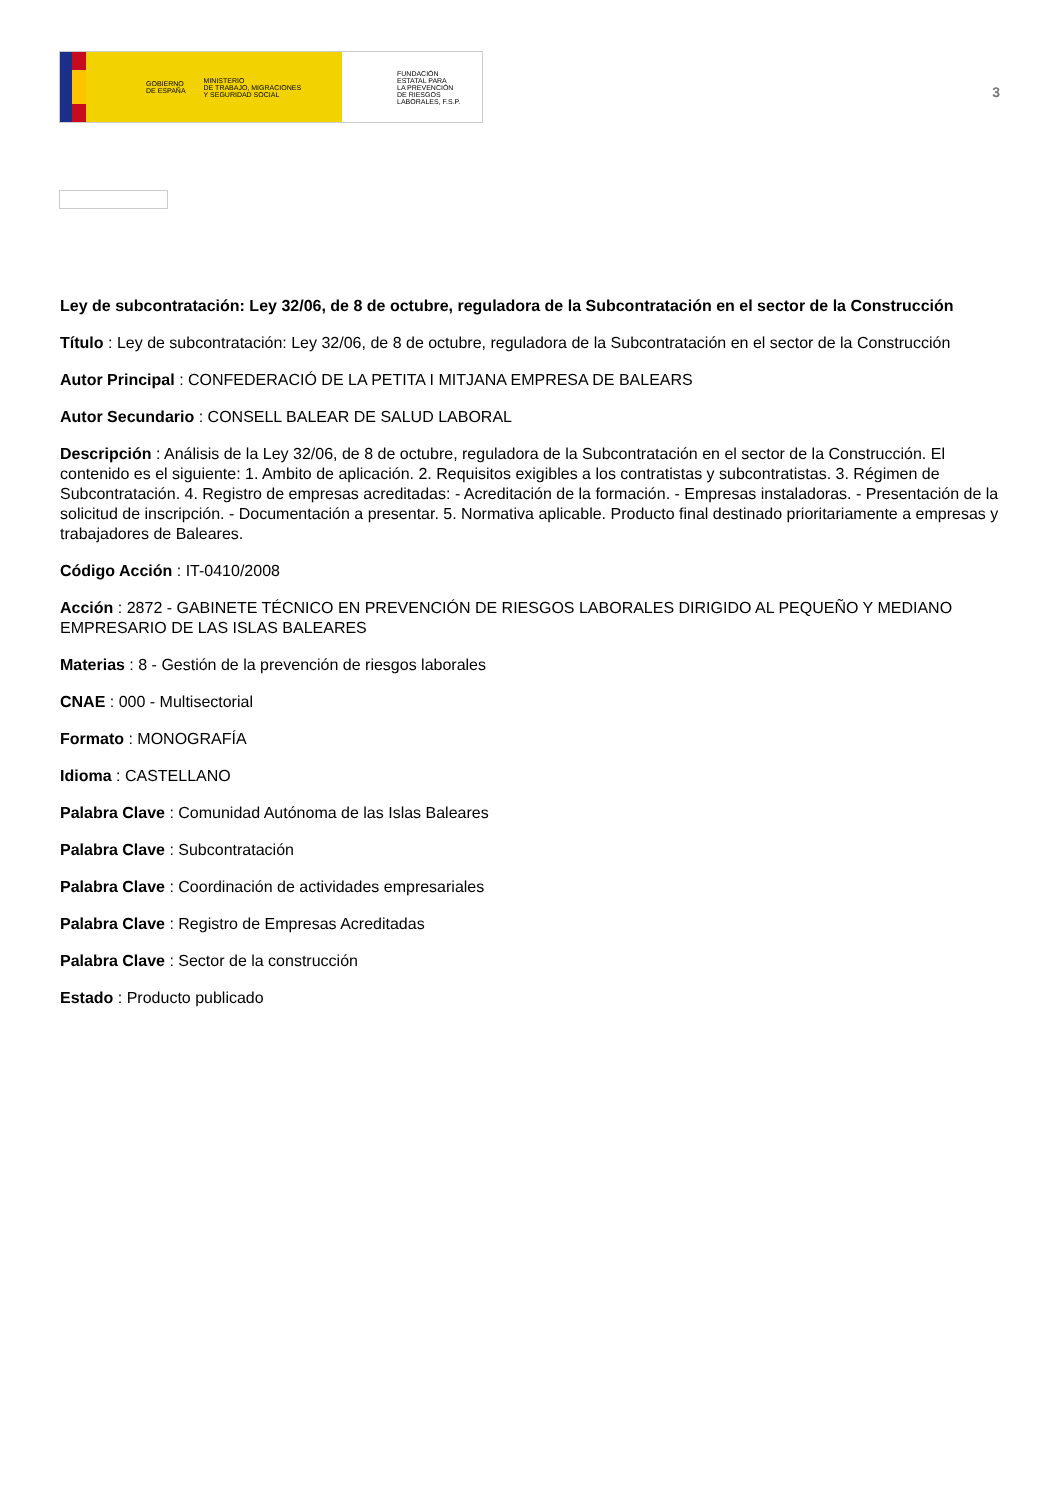GOBIERNO
DE ESPAÑA MINISTERIO
DE TRABAJO, MIGRACIONES
Y SEGURIDAD SOCIAL
FUNDACIÓN
ESTATAL PARA
LA PREVENCIÓN
DE RIESGOS
LABORALES, F.S.P.
3
Ley de subcontratación: Ley 32/06, de 8 de octubre, reguladora de la Subcontratación en el sector de la Construcción
Título : Ley de subcontratación: Ley 32/06, de 8 de octubre, reguladora de la Subcontratación en el sector de la Construcción
Autor Principal : CONFEDERACIÓ DE LA PETITA I MITJANA EMPRESA DE BALEARS
Autor Secundario : CONSELL BALEAR DE SALUD LABORAL
Descripción : Análisis de la Ley 32/06, de 8 de octubre, reguladora de la Subcontratación en el sector de la Construcción. El contenido es el siguiente: 1. Ambito de aplicación. 2. Requisitos exigibles a los contratistas y subcontratistas. 3. Régimen de Subcontratación. 4. Registro de empresas acreditadas: - Acreditación de la formación. - Empresas instaladoras. - Presentación de la solicitud de inscripción. - Documentación a presentar. 5. Normativa aplicable. Producto final destinado prioritariamente a empresas y trabajadores de Baleares.
Código Acción : IT-0410/2008
Acción : 2872 - GABINETE TÉCNICO EN PREVENCIÓN DE RIESGOS LABORALES DIRIGIDO AL PEQUEÑO Y MEDIANO EMPRESARIO DE LAS ISLAS BALEARES
Materias : 8 - Gestión de la prevención de riesgos laborales
CNAE : 000 - Multisectorial
Formato : MONOGRAFÍA
Idioma : CASTELLANO
Palabra Clave : Comunidad Autónoma de las Islas Baleares
Palabra Clave : Subcontratación
Palabra Clave : Coordinación de actividades empresariales
Palabra Clave : Registro de Empresas Acreditadas
Palabra Clave : Sector de la construcción
Estado : Producto publicado